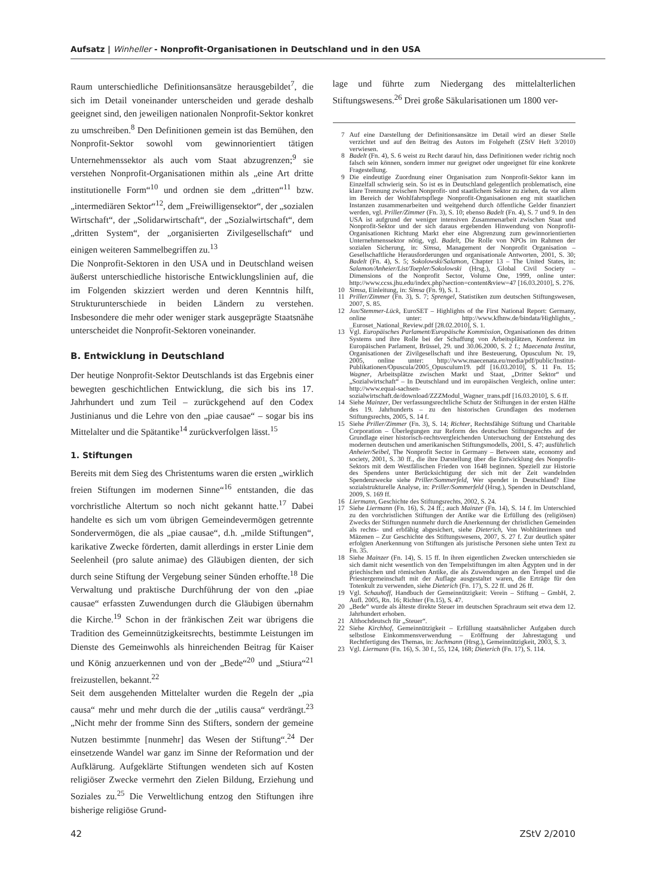Aufsatz | Winheller - Nonprofit-Organisationen in Deutschland und in den USA
Raum unterschiedliche Definitionsansätze herausgebildet<sup>7</sup>, die sich im Detail voneinander unterscheiden und gerade deshalb geeignet sind, den jeweiligen nationalen Nonprofit-Sektor konkret zu umschreiben.<sup>8</sup> Den Definitionen gemein ist das Bemühen, den Nonprofit-Sektor sowohl vom gewinnorientiert tätigen Unternehmenssektor als auch vom Staat abzugrenzen;<sup>9</sup> sie verstehen Nonprofit-Organisationen mithin als „eine Art dritte institutionelle Form“<sup>10</sup> und ordnen sie dem „dritten“<sup>11</sup> bzw. „intermediären Sektor“<sup>12</sup>, dem „Freiwilligensektor“, der „sozialen Wirtschaft“, der „Solidarwirtschaft“, der „Sozialwirtschaft“, dem „dritten System“, der „organisierten Zivilgesellschaft“ und einigen weiteren Sammelbegriffen zu.<sup>13</sup>
Die Nonprofit-Sektoren in den USA und in Deutschland weisen äußerst unterschiedliche historische Entwicklungslinien auf, die im Folgenden skizziert werden und deren Kenntnis hilft, Strukturunterschiede in beiden Ländern zu verstehen. Insbesondere die mehr oder weniger stark ausgeprägte Staatsnähe unterscheidet die Nonprofit-Sektoren voneinander.
B. Entwicklung in Deutschland
Der heutige Nonprofit-Sektor Deutschlands ist das Ergebnis einer bewegten geschichtlichen Entwicklung, die sich bis ins 17. Jahrhundert und zum Teil – zurückgehend auf den Codex Justinianus und die Lehre von den „piae causae“ – sogar bis ins Mittelalter und die Spätantike<sup>14</sup> zurückverfolgen lässt.<sup>15</sup>
1. Stiftungen
Bereits mit dem Sieg des Christentums waren die ersten „wirklich freien Stiftungen im modernen Sinne“<sup>16</sup> entstanden, die das vorchristliche Altertum so noch nicht gekannt hatte.<sup>17</sup> Dabei handelte es sich um vom übrigen Gemeindevermögen getrennte Sondervermögen, die als „piae causae“, d.h. „milde Stiftungen“, karikative Zwecke förderten, damit allerdings in erster Linie dem Seelenheil (pro salute animae) des Gläubigen dienten, der sich durch seine Stiftung der Vergebung seiner Sünden erhoffte.<sup>18</sup> Die Verwaltung und praktische Durchführung der von den „piae causae“ erfassten Zuwendungen durch die Gläubigen übernahm die Kirche.<sup>19</sup> Schon in der fränkischen Zeit war übrigens die Tradition des Gemeinnützigkeitsrechts, bestimmte Leistungen im Dienste des Gemeinwohls als hinreichenden Beitrag für Kaiser und König anzuerkennen und von der „Bede“<sup>20</sup> und „Stiura“<sup>21</sup> freizustellen, bekannt.<sup>22</sup>
Seit dem ausgehenden Mittelalter wurden die Regeln der „pia causa“ mehr und mehr durch die der „utilis causa“ verdrängt.<sup>23</sup> „Nicht mehr der fromme Sinn des Stifters, sondern der gemeine Nutzen bestimmte [nunmehr] das Wesen der Stiftung“.<sup>24</sup> Der einsetzende Wandel war ganz im Sinne der Reformation und der Aufklärung. Aufgeklärte Stiftungen wendeten sich auf Kosten religiöser Zwecke vermehrt den Zielen Bildung, Erziehung und Soziales zu.<sup>25</sup> Die Verweltlichung entzog den Stiftungen ihre bisherige religiöse Grund-
lage und führte zum Niedergang des mittelalterlichen Stiftungswesens.<sup>26</sup> Drei große Säkularisationen um 1800 ver-
7 Auf eine Darstellung der Definitionsansätze im Detail wird an dieser Stelle verzichtet und auf den Beitrag des Autors im Folgeheft (ZStV Heft 3/2010) verwiesen.
8 Badelt (Fn. 4), S. 6 weist zu Recht darauf hin, dass Definitionen weder richtig noch falsch sein können, sondern immer nur geeignet oder ungeeignet für eine konkrete Fragestellung.
9 Die eindeutige Zuordnung einer Organisation zum Nonprofit-Sektor kann im Einzelfall schwierig sein. So ist es in Deutschland gelegentlich problematisch, eine klare Trennung zwischen Nonprofit- und staatlichem Sektor zu ziehen, da vor allem im Bereich der Wohlfahrtspflege Nonprofit-Organisationen eng mit staatlichen Instanzen zusammenarbeiten und weitgehend durch öffentliche Gelder finanziert werden, vgl. Priller/Zimmer (Fn. 3), S. 10; ebenso Badelt (Fn. 4), S. 7 und 9. In den USA ist aufgrund der weniger intensiven Zusammenarbeit zwischen Staat und Nonprofit-Sektor und der sich daraus ergebenden Hinwendung von Nonprofit-Organisationen Richtung Markt eher eine Abgrenzung zum gewinnorientierten Unternehmenssektor nötig, vgl. Badelt, Die Rolle von NPOs im Rahmen der sozialen Sicherung, in: Simsa, Management der Nonprofit Organisation – Gesellschaftliche Herausforderungen und organisationale Antworten, 2001, S. 30; Badelt (Fn. 4), S. 5; Sokolowski/Salamon, Chapter 13 – The United States, in: Salamon/Anheier/List/Toepler/Sokolowski (Hrsg.), Global Civil Society – Dimensions of the Nonprofit Sector, Volume One, 1999, online unter: http://www.ccss.jhu.edu/index.php?section=content&view=47 [16.03.2010], S. 276.
10 Simsa, Einleitung, in: Simsa (Fn. 9), S. 1.
11 Priller/Zimmer (Fn. 3), S. 7; Sprengel, Statistiken zum deutschen Stiftungswesen, 2007, S. 85.
12 Jox/Stemmer-Lück, EuroSET – Highlights of the First National Report: Germany, online unter: http://www.kfhnw.de/bindata/Highlights_-_Euroset_National_Review.pdf [28.02.2010], S. 1.
13 Vgl. Europäisches Parlament/Europäische Kommission, Organisationen des dritten Systems und ihre Rolle bei der Schaffung von Arbeitsplätzen, Konferenz im Europäischen Parlament, Brüssel, 29. und 30.06.2000, S. 2 f.; Maecenata Institut, Organisationen der Zivilgesellschaft und ihre Besteuerung, Opusculum Nr. 19, 2005, online unter: http://www.maecenata.eu/media/pdf/public/Institut-Publikationen/Opuscula/2005_Opusculum19. pdf [16.03.2010], S. 11 Fn. 15; Wagner, Arbeitsplätze zwischen Markt und Staat, „Dritter Sektor“ und „Sozialwirtschaft“ – In Deutschland und im europäischen Vergleich, online unter: http://www.equal-sachsen-sozialwirtschaft.de/download/ZZZModul_Wagner_trans.pdf [16.03.2010], S. 6 ff.
14 Siehe Mainzer, Der verfassungsrechtliche Schutz der Stiftungen in der ersten Hälfte des 19. Jahrhunderts – zu den historischen Grundlagen des modernen Stiftungsrechts, 2005, S. 14 f.
15 Siehe Priller/Zimmer (Fn. 3), S. 14; Richter, Rechtsfähige Stiftung und Charitable Corporation – Überlegungen zur Reform des deutschen Stiftungsrechts auf der Grundlage einer historisch-rechtsvergleichenden Untersuchung der Entstehung des modernen deutschen und amerikanischen Stiftungsmodells, 2001, S. 47; ausführlich Anheier/Seibel, The Nonprofit Sector in Germany – Between state, economy and society, 2001, S. 30 ff., die ihre Darstellung über die Entwicklung des Nonprofit-Sektors mit dem Westfälischen Frieden von 1648 beginnen. Speziell zur Historie des Spendens unter Berücksichtigung der sich mit der Zeit wandelnden Spendenzwecke siehe Priller/Sommerfeld, Wer spendet in Deutschland? Eine sozialstrukturelle Analyse, in: Priller/Sommerfeld (Hrsg.), Spenden in Deutschland, 2009, S. 169 ff.
16 Liermann, Geschichte des Stiftungsrechts, 2002, S. 24.
17 Siehe Liermann (Fn. 16), S. 24 ff.; auch Mainzer (Fn. 14), S. 14 f. Im Unterschied zu den vorchristlichen Stiftungen der Antike war die Erfüllung des (religiösen) Zwecks der Stiftungen nunmehr durch die Anerkennung der christlichen Gemeinden als rechts- und erbfähig abgesichert, siehe Dieterich, Von Wohltäterinnen und Mäzenen – Zur Geschichte des Stiftungswesens, 2007, S. 27 f. Zur deutlich später erfolgten Anerkennung von Stiftungen als juristische Personen siehe unten Text zu Fn. 35.
18 Siehe Mainzer (Fn. 14), S. 15 ff. In ihren eigentlichen Zwecken unterschieden sie sich damit nicht wesentlich von den Tempelstiftungen im alten Ägypten und in der griechischen und römischen Antike, die als Zuwendungen an den Tempel und die Priestergemeinschaft mit der Auflage ausgestaltet waren, die Erträge für den Totenkult zu verwenden, siehe Dieterich (Fn. 17), S. 22 ff. und 26 ff.
19 Vgl. Schauhoff, Handbuch der Gemeinnützigkeit: Verein – Stiftung – GmbH, 2. Aufl. 2005, Rn. 16; Richter (Fn.15), S. 47.
20 „Bede“ wurde als älteste direkte Steuer im deutschen Sprachraum seit etwa dem 12. Jahrhundert erhoben.
21 Althochdeutsch für „Steuer“.
22 Siehe Kirchhof, Gemeinnützigkeit – Erfüllung staatsähnlicher Aufgaben durch selbstlose Einkommensverwendung – Eröffnung der Jahrestagung und Rechtfertigung des Themas, in: Jachmann (Hrsg.), Gemeinnützigkeit, 2003, S. 3.
23 Vgl. Liermann (Fn. 16), S. 30 f., 55, 124, 168; Dieterich (Fn. 17), S. 114.
42 ZStV 2/2010